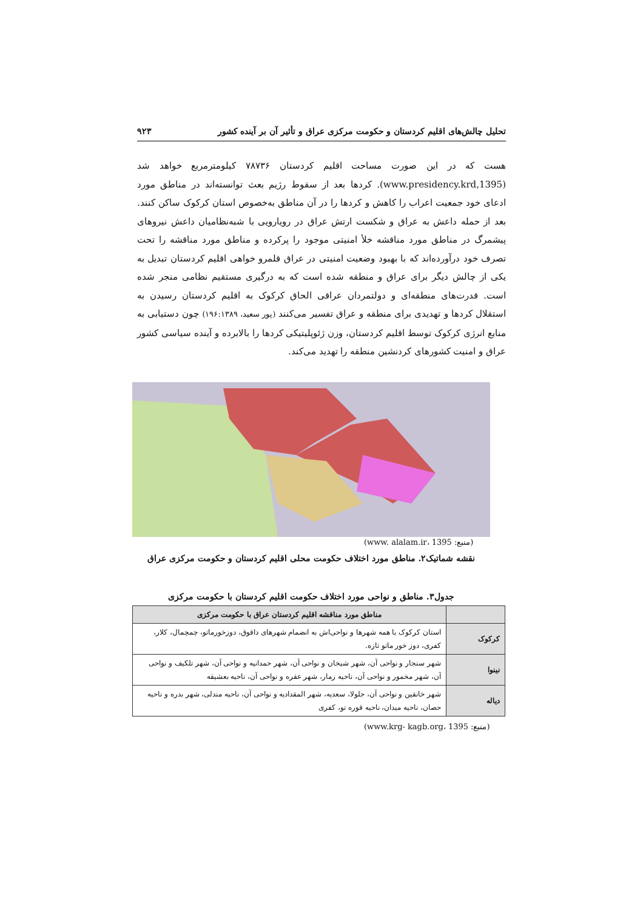تحلیل چالش‌های اقلیم کردستان و حکومت مرکزی عراق و تأثیر آن بر آینده کشور ۹۲۳
هست که در این صورت مساحت اقلیم کردستان ۷۸۷۳۶ کیلومترمربع خواهد شد (1395,www.presidency.krd). کردها بعد از سقوط رژیم بعث توانسته‌اند در مناطق مورد ادعای خود جمعیت اعراب را کاهش و کردها را در آن مناطق به‌خصوص استان کرکوک ساکن کنند. بعد از حمله داعش به عراق و شکست ارتش عراق در رویارویی با شبه‌نظامیان داعش نیروهای پیشمرگ در مناطق مورد مناقشه خلأ امنیتی موجود را پرکرده و مناطق مورد مناقشه را تحت تصرف خود درآورده‌اند که با بهبود وضعیت امنیتی در عراق قلمرو خواهی اقلیم کردستان تبدیل به یکی از چالش دیگر برای عراق و منطقه شده است که به درگیری مستقیم نظامی منجر شده است. قدرت‌های منطقه‌ای و دولتمردان عراقی الحاق کرکوک به اقلیم کردستان رسیدن به استقلال کردها و تهدیدی برای منطقه و عراق تفسیر می‌کنند (پور سعید، ۱۹۶:۱۳۸۹) چون دستیابی به منابع انرژی کرکوک توسط اقلیم کردستان، وزن ژئوپلیتیکی کردها را بالابرده و آینده سیاسی کشور عراق و امنیت کشورهای کردنشین منطقه را تهدید می‌کند.
(منبع: www. alalam.ir، 1395)
نقشه شماتیک۲. مناطق مورد اختلاف حکومت محلی اقلیم کردستان و حکومت مرکزی عراق
جدول۳. مناطق و نواحی مورد اختلاف حکومت اقلیم کردستان با حکومت مرکزی
| | مناطق مورد مناقشه اقلیم کردستان عراق با حکومت مرکزی |
| --- | --- |
| کرکوک | استان کرکوک با همه شهرها و نواحی‌اش به انضمام شهرهای داقوق، دوزخورماتو، چمچمال، کلار، کفری، دوز خور ماتو تازه. |
| نینوا | شهر سنجار و نواحی آن، شهر شیخان و نواحی آن، شهر حمدانیه و نواحی آن، شهر تلکیف و نواحی آن، شهر مخمور و نواحی آن، ناحیه زمار، شهر عقره و نواحی آن، ناحیه بعشیقه |
| دیاله | شهر خانقین و نواحی آن، جلولا، سعدیه، شهر المقدادیه و نواحی آن، ناحیه مندلی، شهر بدره و ناحیه حصان، ناحیه میدان، ناحیه قوره تو، کفری |
(منبع: www.krg- kagb.org، 1395)